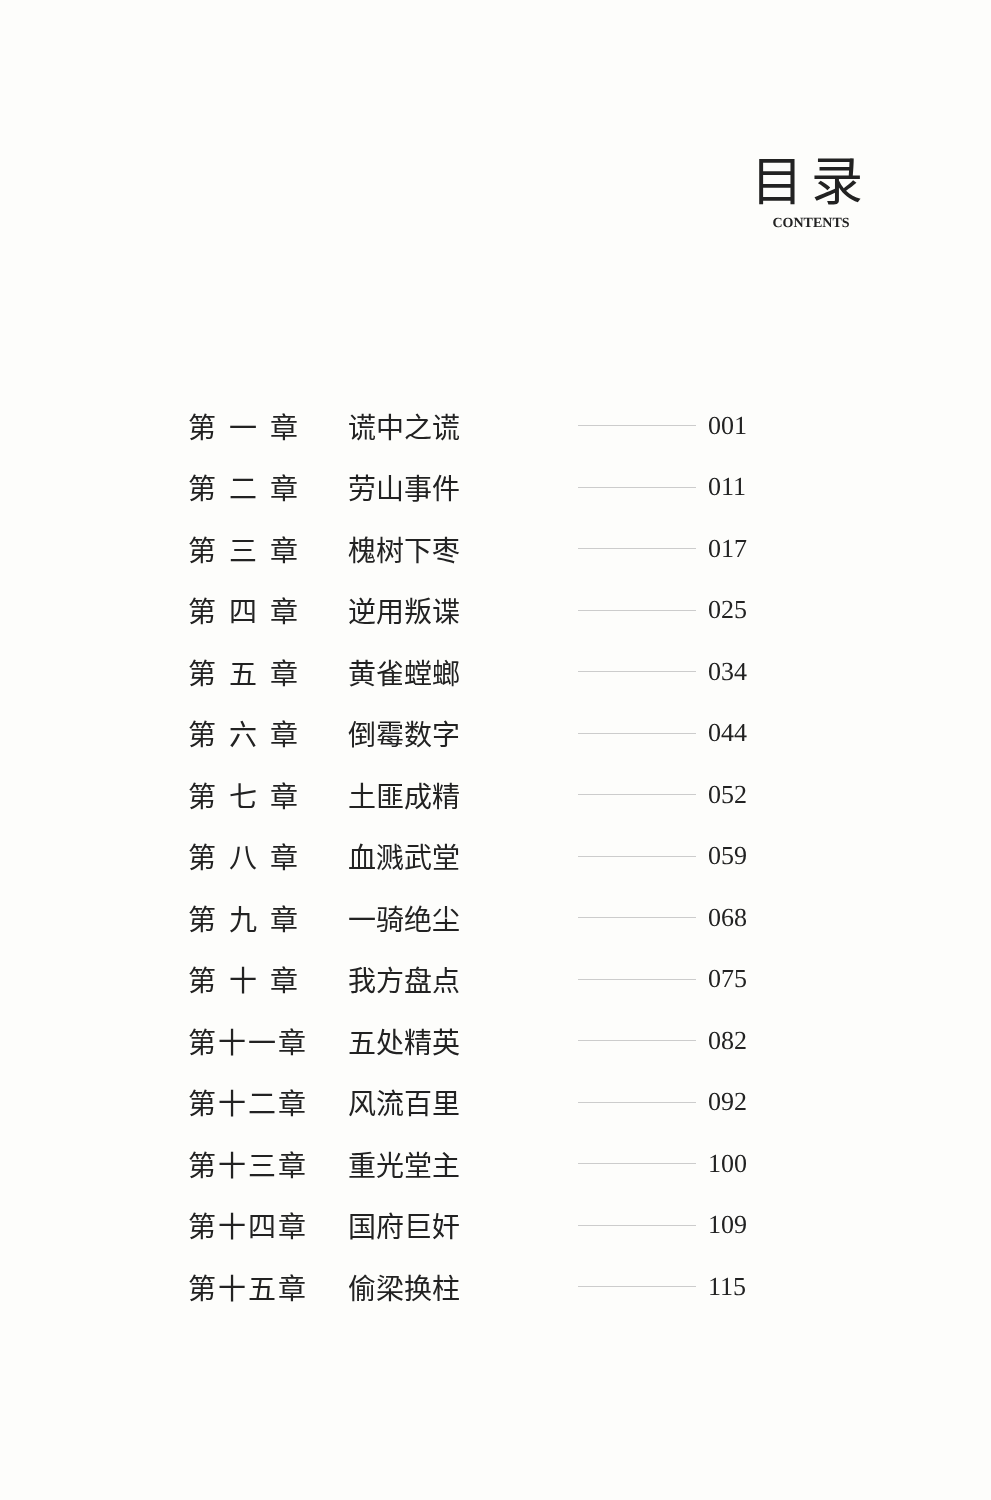目录
CONTENTS
第 一 章 谎中之谎 001
第 二 章 劳山事件 011
第 三 章 槐树下枣 017
第 四 章 逆用叛谍 025
第 五 章 黄雀螳螂 034
第 六 章 倒霉数字 044
第 七 章 土匪成精 052
第 八 章 血溅武堂 059
第 九 章 一骑绝尘 068
第 十 章 我方盘点 075
第十一章 五处精英 082
第十二章 风流百里 092
第十三章 重光堂主 100
第十四章 国府巨奸 109
第十五章 偷梁换柱 115